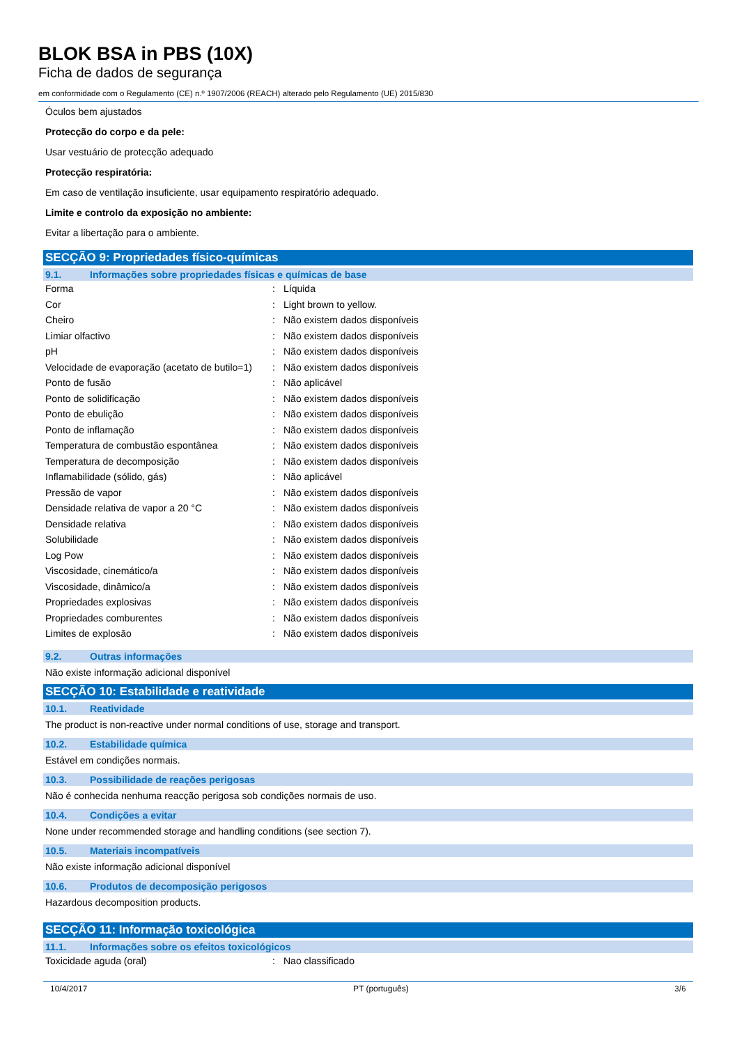BLOK BSA in PBS (10X)
Ficha de dados de segurança
em conformidade com o Regulamento (CE) n.º 1907/2006 (REACH) alterado pelo Regulamento (UE) 2015/830
Óculos bem ajustados
Protecção do corpo e da pele:
Usar vestuário de protecção adequado
Protecção respiratória:
Em caso de ventilação insuficiente, usar equipamento respiratório adequado.
Limite e controlo da exposição no ambiente:
Evitar a libertação para o ambiente.
SECÇÃO 9: Propriedades físico-químicas
9.1. Informações sobre propriedades físicas e químicas de base
| Forma | : | Líquida |
| Cor | : | Light brown to yellow. |
| Cheiro | : | Não existem dados disponíveis |
| Limiar olfactivo | : | Não existem dados disponíveis |
| pH | : | Não existem dados disponíveis |
| Velocidade de evaporação (acetato de butilo=1) | : | Não existem dados disponíveis |
| Ponto de fusão | : | Não aplicável |
| Ponto de solidificação | : | Não existem dados disponíveis |
| Ponto de ebulição | : | Não existem dados disponíveis |
| Ponto de inflamação | : | Não existem dados disponíveis |
| Temperatura de combustão espontânea | : | Não existem dados disponíveis |
| Temperatura de decomposição | : | Não existem dados disponíveis |
| Inflamabilidade (sólido, gás) | : | Não aplicável |
| Pressão de vapor | : | Não existem dados disponíveis |
| Densidade relativa de vapor a 20 °C | : | Não existem dados disponíveis |
| Densidade relativa | : | Não existem dados disponíveis |
| Solubilidade | : | Não existem dados disponíveis |
| Log Pow | : | Não existem dados disponíveis |
| Viscosidade, cinemático/a | : | Não existem dados disponíveis |
| Viscosidade, dinâmico/a | : | Não existem dados disponíveis |
| Propriedades explosivas | : | Não existem dados disponíveis |
| Propriedades comburentes | : | Não existem dados disponíveis |
| Limites de explosão | : | Não existem dados disponíveis |
9.2. Outras informações
Não existe informação adicional disponível
SECÇÃO 10: Estabilidade e reatividade
10.1. Reatividade
The product is non-reactive under normal conditions of use, storage and transport.
10.2. Estabilidade química
Estável em condições normais.
10.3. Possibilidade de reações perigosas
Não é conhecida nenhuma reacção perigosa sob condições normais de uso.
10.4. Condições a evitar
None under recommended storage and handling conditions (see section 7).
10.5. Materiais incompatíveis
Não existe informação adicional disponível
10.6. Produtos de decomposição perigosos
Hazardous decomposition products.
SECÇÃO 11: Informação toxicológica
11.1. Informações sobre os efeitos toxicológicos
| Toxicidade aguda (oral) | : | Nao classificado |
10/4/2017 PT (português) 3/6